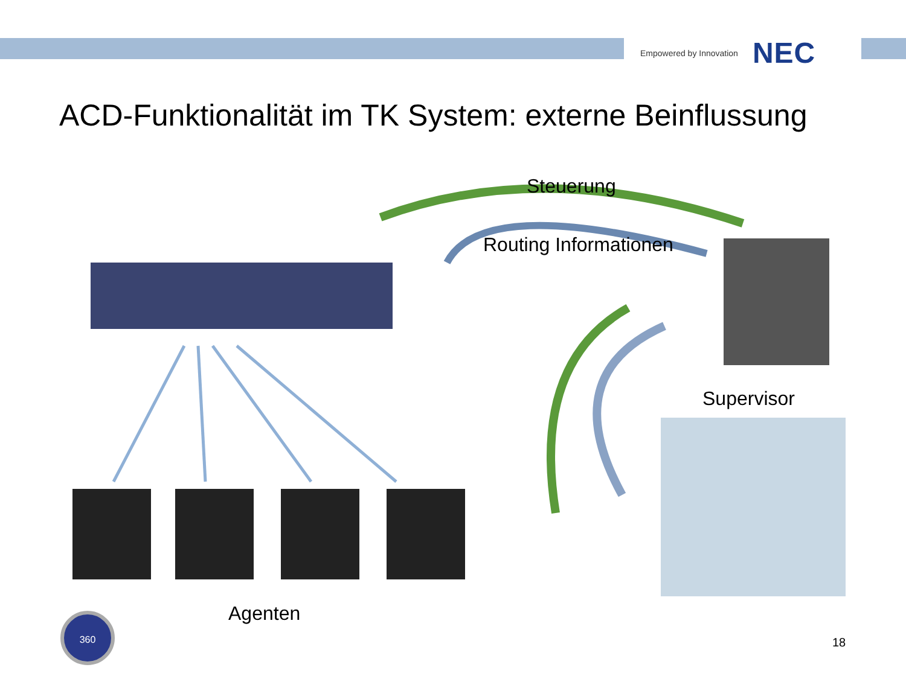Empowered by Innovation NEC
ACD-Funktionalität im TK System: externe Beinflussung
360
Steuerung
Routing Informationen
Supervisor
Agenten
18